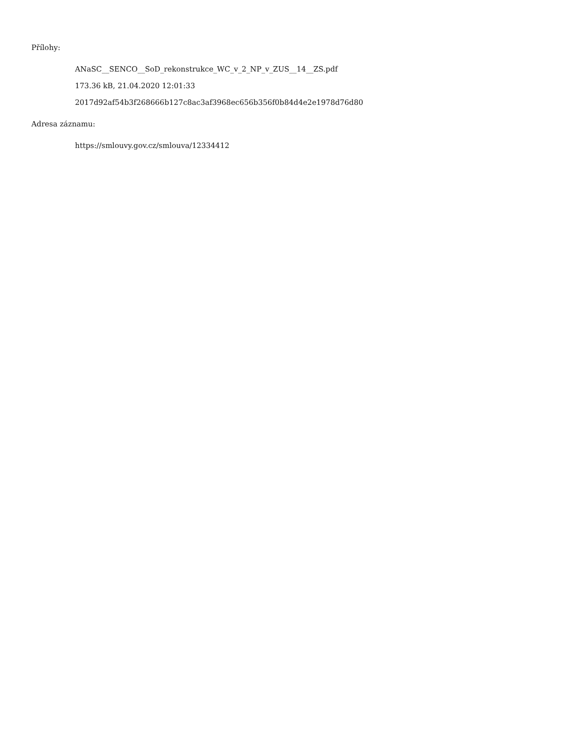Přílohy:
ANaSC__SENCO__SoD_rekonstrukce_WC_v_2_NP_v_ZUS__14__ZS.pdf
173.36 kB, 21.04.2020 12:01:33
2017d92af54b3f268666b127c8ac3af3968ec656b356f0b84d4e2e1978d76d80
Adresa záznamu:
https://smlouvy.gov.cz/smlouva/12334412